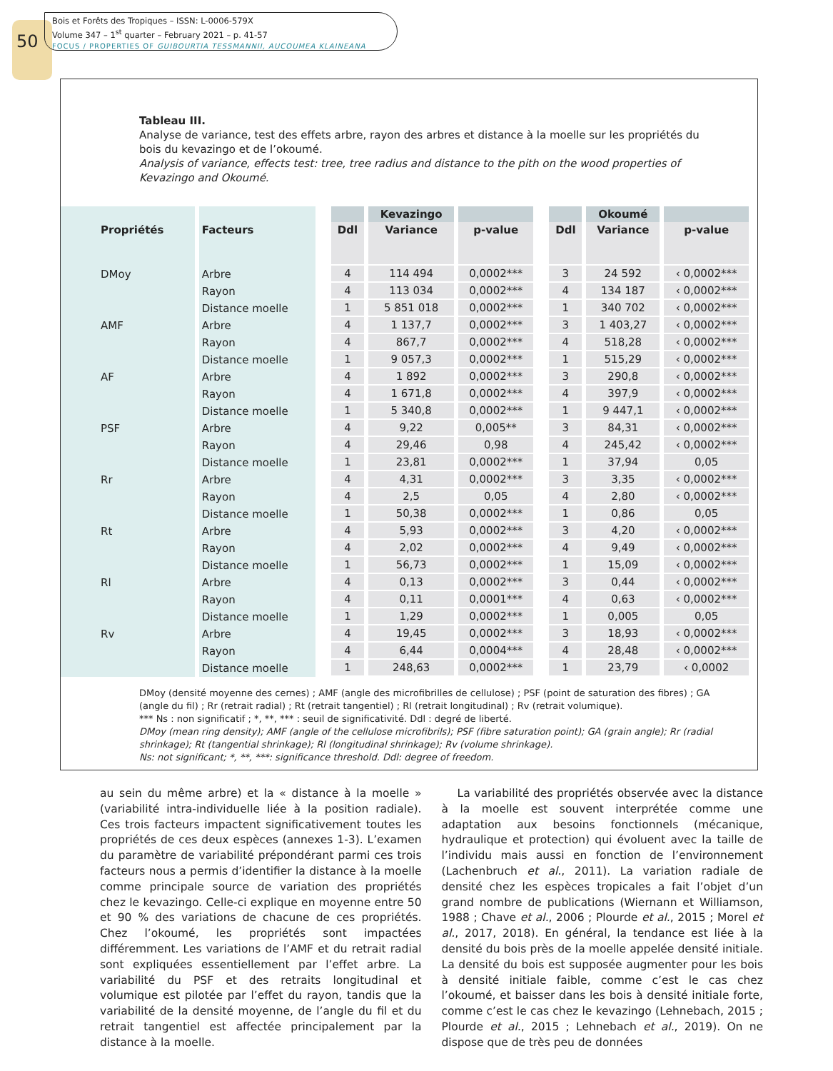50
Bois et Forêts des Tropiques – ISSN: L-0006-579X
Volume 347 – 1<sup>st</sup> quarter – February 2021 – p. 41-57
FOCUS / PROPERTIES OF GUIBOURTIA TESSMANNII, AUCOUMEA KLAINEANA
Tableau III.
Analyse de variance, test des effets arbre, rayon des arbres et distance à la moelle sur les propriétés du bois du kevazingo et de l’okoumé.
Analysis of variance, effects test: tree, tree radius and distance to the pith on the wood properties of Kevazingo and Okoumé.
| Propriétés | Facteurs | | | Kevazingo | | | | Okoumé | |
| --- | --- | --- | --- | --- | --- | --- | --- | --- | --- |
| | | | Ddl | Variance | p-value | | Ddl | Variance | p-value |
| DMoy | Arbre | | 4 | 114 494 | 0,0002*** | | 3 | 24 592 | ‹ 0,0002*** |
| | Rayon | | 4 | 113 034 | 0,0002*** | | 4 | 134 187 | ‹ 0,0002*** |
| | Distance moelle | | 1 | 5 851 018 | 0,0002*** | | 1 | 340 702 | ‹ 0,0002*** |
| AMF | Arbre | | 4 | 1 137,7 | 0,0002*** | | 3 | 1 403,27 | ‹ 0,0002*** |
| | Rayon | | 4 | 867,7 | 0,0002*** | | 4 | 518,28 | ‹ 0,0002*** |
| | Distance moelle | | 1 | 9 057,3 | 0,0002*** | | 1 | 515,29 | ‹ 0,0002*** |
| AF | Arbre | | 4 | 1 892 | 0,0002*** | | 3 | 290,8 | ‹ 0,0002*** |
| | Rayon | | 4 | 1 671,8 | 0,0002*** | | 4 | 397,9 | ‹ 0,0002*** |
| | Distance moelle | | 1 | 5 340,8 | 0,0002*** | | 1 | 9 447,1 | ‹ 0,0002*** |
| PSF | Arbre | | 4 | 9,22 | 0,005** | | 3 | 84,31 | ‹ 0,0002*** |
| | Rayon | | 4 | 29,46 | 0,98 | | 4 | 245,42 | ‹ 0,0002*** |
| | Distance moelle | | 1 | 23,81 | 0,0002*** | | 1 | 37,94 | 0,05 |
| Rr | Arbre | | 4 | 4,31 | 0,0002*** | | 3 | 3,35 | ‹ 0,0002*** |
| | Rayon | | 4 | 2,5 | 0,05 | | 4 | 2,80 | ‹ 0,0002*** |
| | Distance moelle | | 1 | 50,38 | 0,0002*** | | 1 | 0,86 | 0,05 |
| Rt | Arbre | | 4 | 5,93 | 0,0002*** | | 3 | 4,20 | ‹ 0,0002*** |
| | Rayon | | 4 | 2,02 | 0,0002*** | | 4 | 9,49 | ‹ 0,0002*** |
| | Distance moelle | | 1 | 56,73 | 0,0002*** | | 1 | 15,09 | ‹ 0,0002*** |
| Rl | Arbre | | 4 | 0,13 | 0,0002*** | | 3 | 0,44 | ‹ 0,0002*** |
| | Rayon | | 4 | 0,11 | 0,0001*** | | 4 | 0,63 | ‹ 0,0002*** |
| | Distance moelle | | 1 | 1,29 | 0,0002*** | | 1 | 0,005 | 0,05 |
| Rv | Arbre | | 4 | 19,45 | 0,0002*** | | 3 | 18,93 | ‹ 0,0002*** |
| | Rayon | | 4 | 6,44 | 0,0004*** | | 4 | 28,48 | ‹ 0,0002*** |
| | Distance moelle | | 1 | 248,63 | 0,0002*** | | 1 | 23,79 | ‹ 0,0002 |
DMoy (densité moyenne des cernes) ; AMF (angle des microfibrilles de cellulose) ; PSF (point de saturation des fibres) ; GA (angle du fil) ; Rr (retrait radial) ; Rt (retrait tangentiel) ; Rl (retrait longitudinal) ; Rv (retrait volumique).
*** Ns : non significatif ; *, **, *** : seuil de significativité. Ddl : degré de liberté.
DMoy (mean ring density); AMF (angle of the cellulose microfibrils); PSF (fibre saturation point); GA (grain angle); Rr (radial shrinkage); Rt (tangential shrinkage); Rl (longitudinal shrinkage); Rv (volume shrinkage).
Ns: not significant; *, **, ***: significance threshold. Ddl: degree of freedom.
au sein du même arbre) et la « distance à la moelle » (variabilité intra-individuelle liée à la position radiale). Ces trois facteurs impactent significativement toutes les propriétés de ces deux espèces (annexes 1-3). L’examen du paramètre de variabilité prépondérant parmi ces trois facteurs nous a permis d’identifier la distance à la moelle comme principale source de variation des propriétés chez le kevazingo. Celle-ci explique en moyenne entre 50 et 90 % des variations de chacune de ces propriétés. Chez l’okoumé, les propriétés sont impactées différemment. Les variations de l’AMF et du retrait radial sont expliquées essentiellement par l’effet arbre. La variabilité du PSF et des retraits longitudinal et volumique est pilotée par l’effet du rayon, tandis que la variabilité de la densité moyenne, de l’angle du fil et du retrait tangentiel est affectée principalement par la distance à la moelle.
La variabilité des propriétés observée avec la distance à la moelle est souvent interprétée comme une adaptation aux besoins fonctionnels (mécanique, hydraulique et protection) qui évoluent avec la taille de l’individu mais aussi en fonction de l’environnement (Lachenbruch et al., 2011). La variation radiale de densité chez les espèces tropicales a fait l’objet d’un grand nombre de publications (Wiernann et Williamson, 1988 ; Chave et al., 2006 ; Plourde et al., 2015 ; Morel et al., 2017, 2018). En général, la tendance est liée à la densité du bois près de la moelle appelée densité initiale. La densité du bois est supposée augmenter pour les bois à densité initiale faible, comme c’est le cas chez l’okoumé, et baisser dans les bois à densité initiale forte, comme c’est le cas chez le kevazingo (Lehnebach, 2015 ; Plourde et al., 2015 ; Lehnebach et al., 2019). On ne dispose que de très peu de données